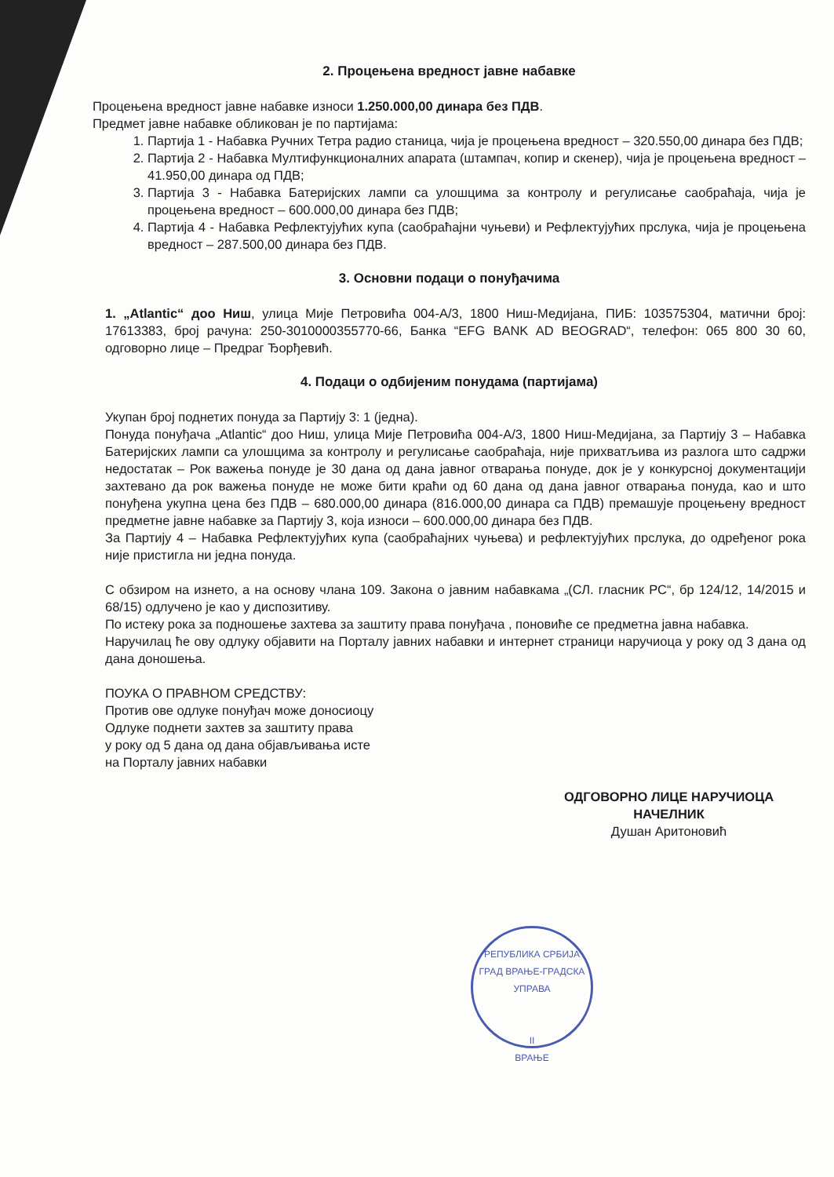2. Процењена вредност јавне набавке
Процењена вредност јавне набавке износи 1.250.000,00 динара без ПДВ.
Предмет јавне набавке обликован је по партијама:
1. Партија 1 - Набавка Ручних Тетра радио станица, чија је процењена вредност – 320.550,00 динара без ПДВ;
2. Партија 2 - Набавка Мултифункционалних апарата (штампач, копир и скенер), чија је процењена вредност – 41.950,00 динара од ПДВ;
3. Партија 3 - Набавка Батеријских лампи са улошцима за контролу и регулисање саобраћаја, чија је процењена вредност – 600.000,00 динара без ПДВ;
4. Партија 4 - Набавка Рефлектујућих купа (саобраћајни чуњеви) и Рефлектујућих прслука, чија је процењена вредност – 287.500,00 динара без ПДВ.
3. Основни подаци о понуђачима
1. „Atlantic“ доо Ниш, улица Мије Петровића 004-А/3, 1800 Ниш-Медијана, ПИБ: 103575304, матични број: 17613383, број рачуна: 250-3010000355770-66, Банка “EFG BANK AD BEOGRAD“, телефон: 065 800 30 60, одговорно лице – Предраг Ђорђевић.
4. Подаци о одбијеним понудама (партијама)
Укупан број поднетих понуда за Партију 3: 1 (једна).
Понуда понуђача „Atlantic“ доо Ниш, улица Мије Петровића 004-А/3, 1800 Ниш-Медијана, за Партију 3 – Набавка Батеријских лампи са улошцима за контролу и регулисање саобраћаја, није прихватљива из разлога што садржи недостатак – Рок важења понуде је 30 дана од дана јавног отварања понуде, док је у конкурсној документацији захтевано да рок важења понуде не може бити краћи од 60 дана од дана јавног отварања понуда, као и што понуђена укупна цена без ПДВ – 680.000,00 динара (816.000,00 динара са ПДВ) премашује процењену вредност предметне јавне набавке за Партију 3, која износи – 600.000,00 динара без ПДВ.
За Партију 4 – Набавка Рефлектујућих купа (саобраћајних чуњева) и рефлектујућих прслука, до одређеног рока није пристигла ни једна понуда.
С обзиром на изнето, а на основу члана 109. Закона о јавним набавкама „(СЛ. гласник РС“, бр 124/12, 14/2015 и 68/15) одлучено је као у диспозитиву.
По истеку рока за подношење захтева за заштиту права понуђача , поновиће се предметна јавна набавка.
Наручилац ће ову одлуку објавити на Порталу јавних набавки и интернет страници наручиоца у року од 3 дана од дана доношења.
ПОУКА О ПРАВНОМ СРЕДСТВУ:
Против ове одлуке понуђач може доносиоцу
Одлуке поднети захтев за заштиту права
у року од 5 дана од дана објављивања исте
на Порталу јавних набавки
ОДГОВОРНО ЛИЦЕ НАРУЧИОЦА
НАЧЕЛНИК
Душан Аритоновић
РЕПУБЛИКА СРБИЈА
ГРАД ВРАЊЕ-ГРАДСКА УПРАВА
II
ВРАЊЕ